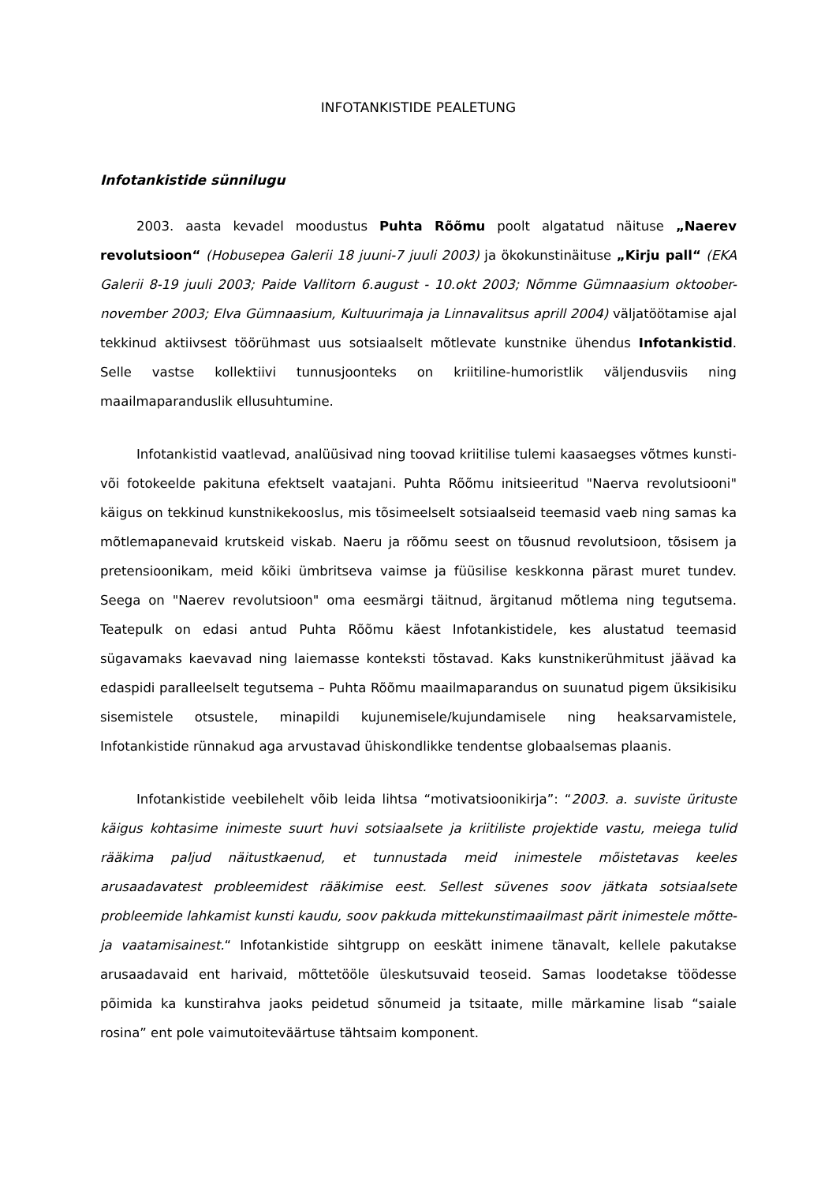INFOTANKISTIDE PEALETUNG
Infotankistide sünnilugu
2003. aasta kevadel moodustus Puhta Rõõmu poolt algatatud näituse „Naerev revolutsioon“ (Hobusepea Galerii 18 juuni-7 juuli 2003) ja ökokunstinäituse „Kirju pall“ (EKA Galerii 8-19 juuli 2003; Paide Vallitorn 6.august - 10.okt 2003; Nõmme Gümnaasium oktoober-november 2003; Elva Gümnaasium, Kultuurimaja ja Linnavalitsus aprill 2004) väljatöötamise ajal tekkinud aktiivsest töörühmast uus sotsiaalselt mõtlevate kunstnike ühendus Infotankistid. Selle vastse kollektiivi tunnusjoonteks on kriitiline-humoristlik väljendusviis ning maailmaparanduslik ellusuhtumine.
Infotankistid vaatlevad, analüüsivad ning toovad kriitilise tulemi kaasaegses võtmes kunsti- või fotokeelde pakituna efektselt vaatajani. Puhta Rõõmu initsieeritud "Naerva revolutsiooni" käigus on tekkinud kunstnikekooslus, mis tõsimeelselt sotsiaalseid teemasid vaeb ning samas ka mõtlemapanevaid krutskeid viskab. Naeru ja rõõmu seest on tõusnud revolutsioon, tõsisem ja pretensioonikam, meid kõiki ümbritseva vaimse ja füüsilise keskkonna pärast muret tundev. Seega on "Naerev revolutsioon" oma eesmärgi täitnud, ärgitanud mõtlema ning tegutsema. Teatepulk on edasi antud Puhta Rõõmu käest Infotankistidele, kes alustatud teemasid sügavamaks kaevavad ning laiemasse konteksti tõstavad. Kaks kunstnikerühmitust jäävad ka edaspidi paralleelselt tegutsema – Puhta Rõõmu maailmaparandus on suunatud pigem üksikisiku sisemistele otsustele, minapildi kujunemisele/kujundamisele ning heaksarvamistele, Infotankistide rünnakud aga arvustavad ühiskondlikke tendentse globaalsemas plaanis.
Infotankistide veebilehelt võib leida lihtsa “motivatsioonikirja”: “2003. a. suviste ürituste käigus kohtasime inimeste suurt huvi sotsiaalsete ja kriitiliste projektide vastu, meiega tulid rääkima paljud näitustkaenud, et tunnustada meid inimestele mõistetavas keeles arusaadavatest probleemidest rääkimise eest. Sellest süvenes soov jätkata sotsiaalsete probleemide lahkamist kunsti kaudu, soov pakkuda mittekunstimaailmast pärit inimestele mõtte- ja vaatamisainest.“ Infotankistide sihtgrupp on eeskätt inimene tänavalt, kellele pakutakse arusaadavaid ent harivaid, mõttetööle üleskutsuvaid teoseid. Samas loodetakse töödesse põimida ka kunstirahva jaoks peidetud sõnumeid ja tsitaate, mille märkamine lisab “saiale rosina” ent pole vaimutoiteväärtuse tähtsaim komponent.